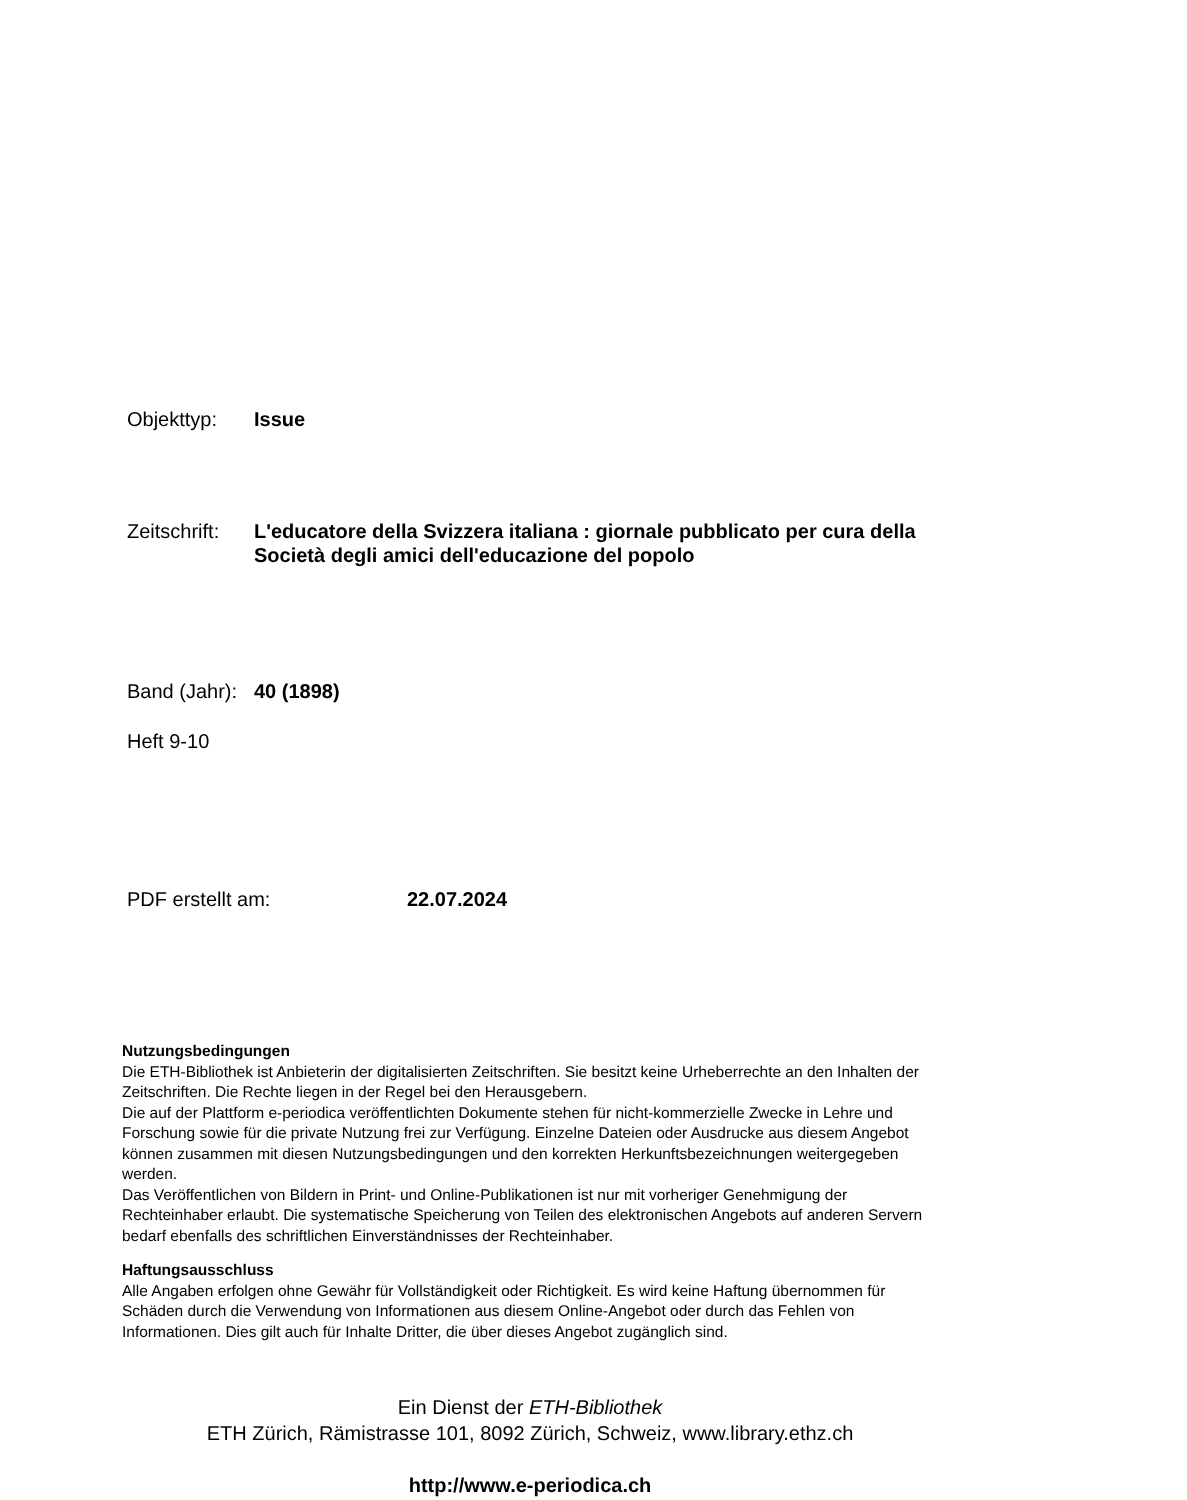Objekttyp: Issue
Zeitschrift:
L'educatore della Svizzera italiana : giornale pubblicato per cura della Società degli amici dell'educazione del popolo
Band (Jahr):
40 (1898)
Heft 9-10
PDF erstellt am: 22.07.2024
Nutzungsbedingungen
Die ETH-Bibliothek ist Anbieterin der digitalisierten Zeitschriften. Sie besitzt keine Urheberrechte an den Inhalten der Zeitschriften. Die Rechte liegen in der Regel bei den Herausgebern.
Die auf der Plattform e-periodica veröffentlichten Dokumente stehen für nicht-kommerzielle Zwecke in Lehre und Forschung sowie für die private Nutzung frei zur Verfügung. Einzelne Dateien oder Ausdrucke aus diesem Angebot können zusammen mit diesen Nutzungsbedingungen und den korrekten Herkunftsbezeichnungen weitergegeben werden.
Das Veröffentlichen von Bildern in Print- und Online-Publikationen ist nur mit vorheriger Genehmigung der Rechteinhaber erlaubt. Die systematische Speicherung von Teilen des elektronischen Angebots auf anderen Servern bedarf ebenfalls des schriftlichen Einverständnisses der Rechteinhaber.
Haftungsausschluss
Alle Angaben erfolgen ohne Gewähr für Vollständigkeit oder Richtigkeit. Es wird keine Haftung übernommen für Schäden durch die Verwendung von Informationen aus diesem Online-Angebot oder durch das Fehlen von Informationen. Dies gilt auch für Inhalte Dritter, die über dieses Angebot zugänglich sind.
Ein Dienst der ETH-Bibliothek
ETH Zürich, Rämistrasse 101, 8092 Zürich, Schweiz, www.library.ethz.ch
http://www.e-periodica.ch